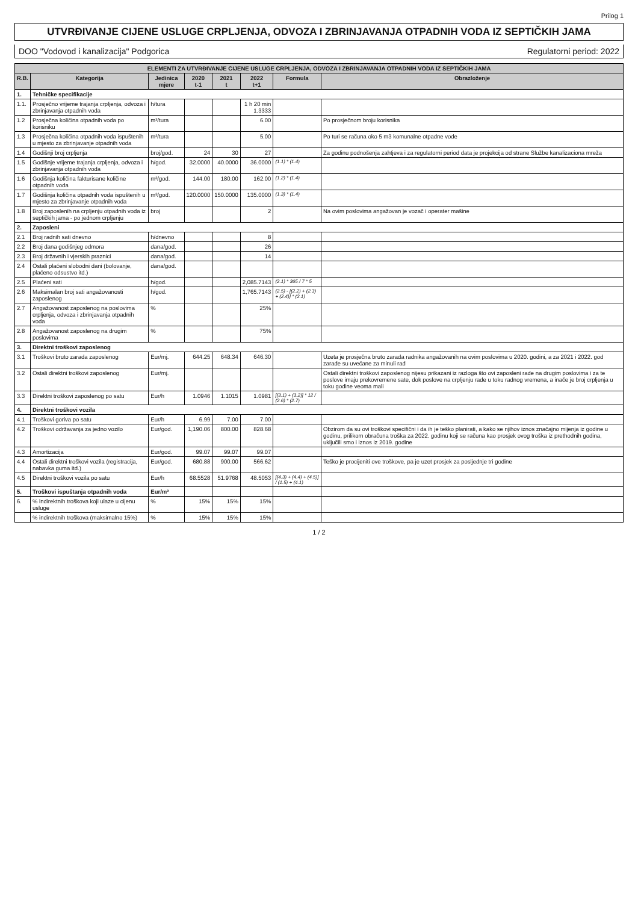Prilog 1
UTVRĐIVANJE CIJENE USLUGE CRPLJENJA, ODVOZA I ZBRINJAVANJA OTPADNIH VODA IZ SEPTIČKIH JAMA
DOO "Vodovod i kanalizacija" Podgorica Regulatorni period: 2022
| ELEMENTI ZA UTVRĐIVANJE CIJENE USLUGE CRPLJENJA, ODVOZA I ZBRINJAVANJA OTPADNIH VODA IZ SEPTIČKIH JAMA | | | | | | | |
| --- | --- | --- | --- | --- | --- | --- | --- |
| R.B. | Kategorija | Jedinica mjere | 2020 t-1 | 2021 t | 2022 t+1 | Formula | Obrazloženje |
| 1. | Tehničke specifikacije | | | | | | |
| 1.1. | Prosječno vrijeme trajanja crpljenja, odvoza i zbrinjavanja otpadnih voda | h/tura | | | 1 h 20 min 1.3333 | | |
| 1.2 | Prosječna količina otpadnih voda po korisniku | m³/tura | | | 6.00 | | Po prosječnom broju korisnika |
| 1.3 | Prosječna količina otpadnih voda ispuštenih u mjesto za zbrinjavanje otpadnih voda | m³/tura | | | 5.00 | | Po turi se računa oko 5 m3 komunalne otpadne vode |
| 1.4 | Godišnji broj crpljenja | broj/god. | 24 | 30 | 27 | | Za godinu podnošenja zahtjeva i za regulatorni period data je projekcija od strane Službe kanalizaciona mreža |
| 1.5 | Godišnje vrijeme trajanja crpljenja, odvoza i zbrinjavanja otpadnih voda | h/god. | 32.0000 | 40.0000 | 36.0000 | (1.1) * (1.4) | |
| 1.6 | Godišnja količina fakturisane količine otpadnih voda | m³/god. | 144.00 | 180.00 | 162.00 | (1.2) * (1.4) | |
| 1.7 | Godišnja količina otpadnih voda ispuštenih u mjesto za zbrinjavanje otpadnih voda | m³/god. | 120.0000 | 150.0000 | 135.0000 | (1.3) * (1.4) | |
| 1.8 | Broj zaposlenih na crpljenju otpadnih voda iz septičkih jama - po jednom crpljenju | broj | | | 2 | | Na ovim poslovima angažovan je vozač i operater mašine |
| 2. | Zaposleni | | | | | | |
| 2.1 | Broj radnih sati dnevno | h/dnevno | | | 8 | | |
| 2.2 | Broj dana godišnjeg odmora | dana/god. | | | 26 | | |
| 2.3 | Broj državnih i vjerskih praznici | dana/god. | | | 14 | | |
| 2.4 | Ostali plaćeni slobodni dani (bolovanje, plaćeno odsustvo itd.) | dana/god. | | | | | |
| 2.5 | Plaćeni sati | h/god. | | | 2,085.7143 | (2.1) * 365 / 7 * 5 | |
| 2.6 | Maksimalan broj sati angažovanosti zaposlenog | h/god. | | | 1,765.7143 | (2.5) - [(2.2) + (2.3) + (2.4)] * (2.1) | |
| 2.7 | Angažovanost zaposlenog na poslovima crpljenja, odvoza i zbrinjavanja otpadnih voda | % | | | 25% | | |
| 2.8 | Angažovanost zaposlenog na drugim poslovima | % | | | 75% | | |
| 3. | Direktni troškovi zaposlenog | | | | | | |
| 3.1 | Troškovi bruto zarada zaposlenog | Eur/mj. | 644.25 | 648.34 | 646.30 | | Uzeta je prosječna bruto zarada radnika angažovanih na ovim poslovima u 2020. godini, a za 2021 i 2022. god zarade su uvećane za minuli rad |
| 3.2 | Ostali direktni troškovi zaposlenog | Eur/mj. | | | | | Ostali direktni troškovi zaposlenog nijesu prikazani iz razloga što ovi zaposleni rade na drugim poslovima i za te poslove imaju prekovremene sate, dok poslove na crpljenju rade u toku radnog vremena, a inače je broj crpljenja u toku godine veoma mali |
| 3.3 | Direktni troškovi zaposlenog po satu | Eur/h | 1.0946 | 1.1015 | 1.0981 | [(3.1) + (3.2)] * 12 / (2.6) * (2.7) | |
| 4. | Direktni troškovi vozila | | | | | | |
| 4.1 | Troškovi goriva po satu | Eur/h | 6.99 | 7.00 | 7.00 | | |
| 4.2 | Troškovi održavanja za jedno vozilo | Eur/god. | 1,190.06 | 800.00 | 828.68 | | Obzirom da su ovi troškovi specifični i da ih je teško planirati, a kako se njihov iznos značajno mijenja iz godine u godinu, prilikom obračuna troška za 2022. godinu koji se računa kao prosjek ovog troška iz prethodnih godina, uključili smo i iznos iz 2019. godine |
| 4.3 | Amortizacija | Eur/god. | 99.07 | 99.07 | 99.07 | | |
| 4.4 | Ostali direktni troškovi vozila (registracija, nabavka guma itd.) | Eur/god. | 680.88 | 900.00 | 566.62 | | Teško je procijeniti ove troškove, pa je uzet prosjek za posljednje tri godine |
| 4.5 | Direktni troškovi vozila po satu | Eur/h | 68.5528 | 51.9768 | 48.5053 | [(4.3) + (4.4) + (4.5)] / (1.5) + (4.1) | |
| 5. | Troškovi ispuštanja otpadnih voda | Eur/m³ | | | | | |
| 6. | % indirektnih troškova koji ulaze u cijenu usluge | % | 15% | 15% | 15% | | |
| | % indirektnih troškova (maksimalno 15%) | % | 15% | 15% | 15% | | |
1 / 2